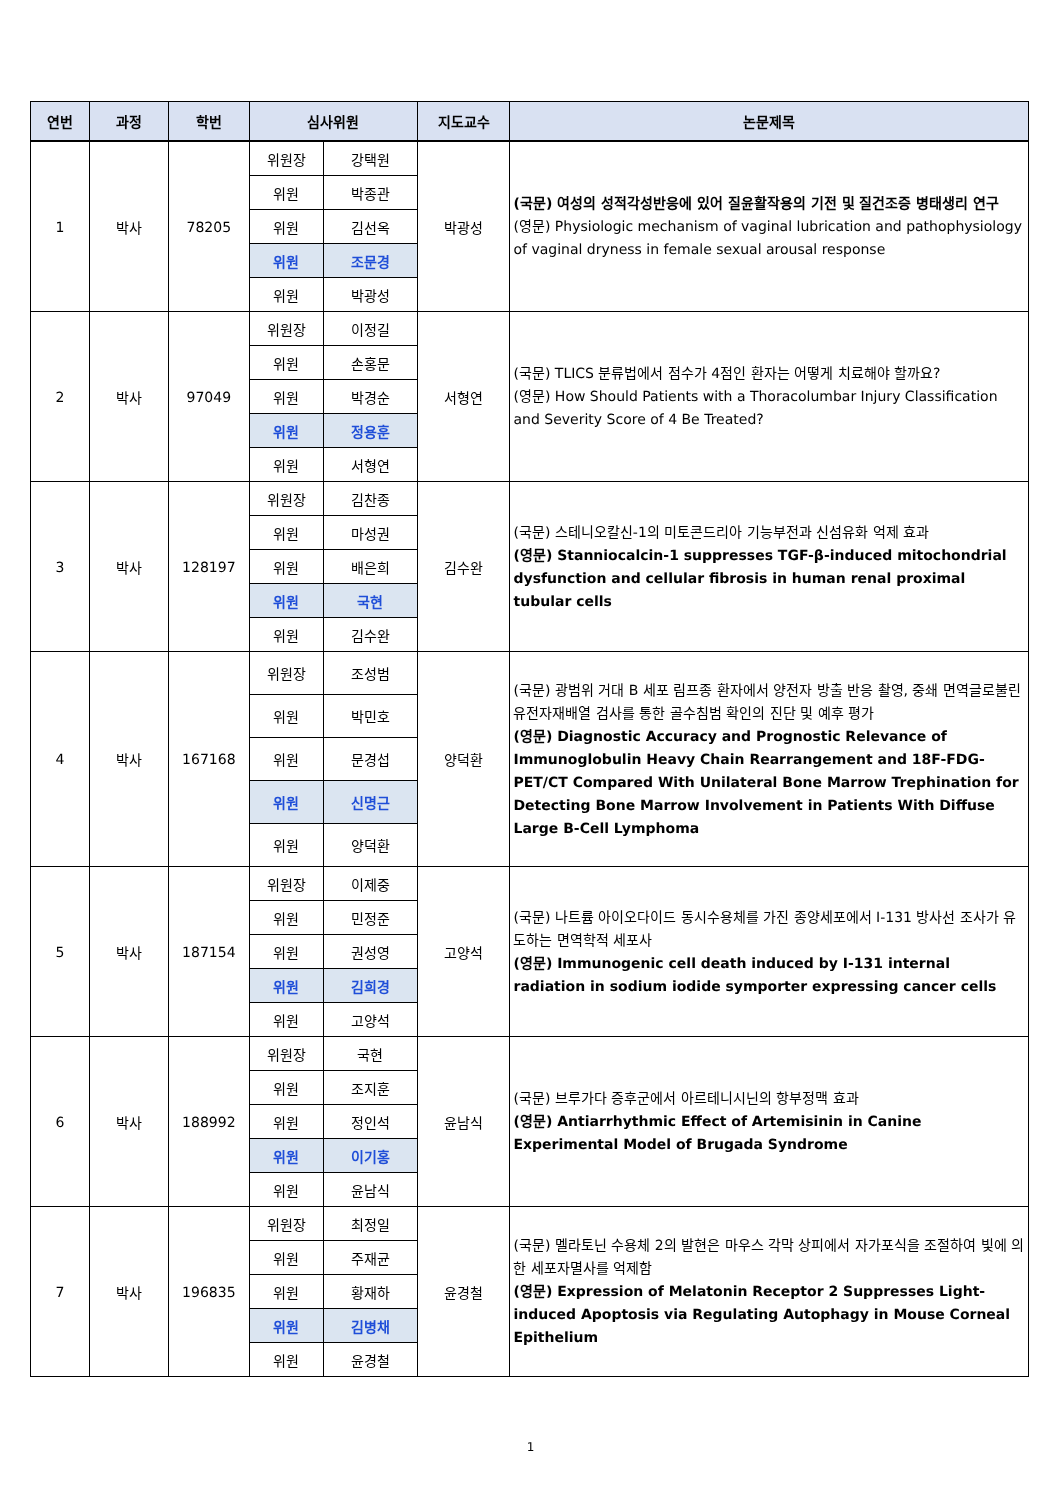| 연번 | 과정 | 학번 | 심사위원 | | 지도교수 | 논문제목 |
| --- | --- | --- | --- | --- | --- | --- |
| 1 | 박사 | 78205 | 위원장 | 강택원 | 박광성 | (국문) 여성의 성적각성반응에 있어 질윤활작용의 기전 및 질건조증 병태생리 연구 (영문) Physiologic mechanism of vaginal lubrication and pathophysiology of vaginal dryness in female sexual arousal response |
| | | | 위원 | 박종관 | | |
| | | | 위원 | 김선옥 | | |
| | | | 위원 | 조문경 | | |
| | | | 위원 | 박광성 | | |
| 2 | 박사 | 97049 | 위원장 | 이정길 | 서형연 | (국문) TLICS 분류법에서 점수가 4점인 환자는 어떻게 치료해야 할까요? (영문) How Should Patients with a Thoracolumbar Injury Classification and Severity Score of 4 Be Treated? |
| | | | 위원 | 손홍문 | | |
| | | | 위원 | 박경순 | | |
| | | | 위원 | 정용훈 | | |
| | | | 위원 | 서형연 | | |
| 3 | 박사 | 128197 | 위원장 | 김찬종 | 김수완 | (국문) 스테니오칼신-1의 미토콘드리아 기능부전과 신섬유화 억제 효과 (영문) Stanniocalcin-1 suppresses TGF-β-induced mitochondrial dysfunction and cellular fibrosis in human renal proximal tubular cells |
| | | | 위원 | 마성권 | | |
| | | | 위원 | 배은희 | | |
| | | | 위원 | 국현 | | |
| | | | 위원 | 김수완 | | |
| 4 | 박사 | 167168 | 위원장 | 조성범 | 양덕환 | (국문) 광범위 거대 B 세포 림프종 환자에서 양전자 방출 반응 촬영, 중쇄 면역글로불린 유전자재배열 검사를 통한 골수침범 확인의 진단 및 예후 평가 (영문) Diagnostic Accuracy and Prognostic Relevance of Immunoglobulin Heavy Chain Rearrangement and 18F-FDG-PET/CT Compared With Unilateral Bone Marrow Trephination for Detecting Bone Marrow Involvement in Patients With Diffuse Large B-Cell Lymphoma |
| | | | 위원 | 박민호 | | |
| | | | 위원 | 문경섭 | | |
| | | | 위원 | 신명근 | | |
| | | | 위원 | 양덕환 | | |
| 5 | 박사 | 187154 | 위원장 | 이제중 | 고양석 | (국문) 나트륨 아이오다이드 동시수용체를 가진 종양세포에서 I-131 방사선 조사가 유도하는 면역학적 세포사 (영문) Immunogenic cell death induced by I-131 internal radiation in sodium iodide symporter expressing cancer cells |
| | | | 위원 | 민정준 | | |
| | | | 위원 | 권성영 | | |
| | | | 위원 | 김희경 | | |
| | | | 위원 | 고양석 | | |
| 6 | 박사 | 188992 | 위원장 | 국현 | 윤남식 | (국문) 브루가다 증후군에서 아르테니시닌의 항부정맥 효과 (영문) Antiarrhythmic Effect of Artemisinin in Canine Experimental Model of Brugada Syndrome |
| | | | 위원 | 조지훈 | | |
| | | | 위원 | 정인석 | | |
| | | | 위원 | 이기홍 | | |
| | | | 위원 | 윤남식 | | |
| 7 | 박사 | 196835 | 위원장 | 최정일 | 윤경철 | (국문) 멜라토닌 수용체 2의 발현은 마우스 각막 상피에서 자가포식을 조절하여 빛에 의한 세포자멸사를 억제함 (영문) Expression of Melatonin Receptor 2 Suppresses Light-induced Apoptosis via Regulating Autophagy in Mouse Corneal Epithelium |
| | | | 위원 | 주재균 | | |
| | | | 위원 | 황재하 | | |
| | | | 위원 | 김병채 | | |
| | | | 위원 | 윤경철 | | |
1